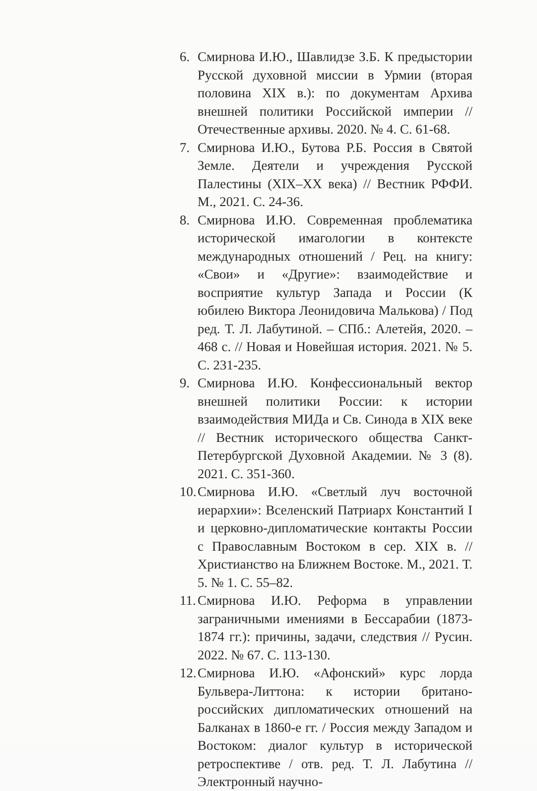6. Смирнова И.Ю., Шавлидзе З.Б. К предыстории Русской духовной миссии в Урмии (вторая половина XIX в.): по документам Архива внешней политики Российской империи // Отечественные архивы. 2020. № 4. С. 61-68.
7. Смирнова И.Ю., Бутова Р.Б. Россия в Святой Земле. Деятели и учреждения Русской Палестины (XIX–XX века) // Вестник РФФИ. М., 2021. С. 24-36.
8. Смирнова И.Ю. Современная проблематика исторической имагологии в контексте международных отношений / Рец. на книгу: «Свои» и «Другие»: взаимодействие и восприятие культур Запада и России (К юбилею Виктора Леонидовича Малькова) / Под ред. Т. Л. Лабутиной. – СПб.: Алетейя, 2020. – 468 с. // Новая и Новейшая история. 2021. № 5. С. 231-235.
9. Смирнова И.Ю. Конфессиональный вектор внешней политики России: к истории взаимодействия МИДа и Св. Синода в XIX веке // Вестник исторического общества Санкт-Петербургской Духовной Академии. № 3 (8). 2021. С. 351-360.
10.
Смирнова И.Ю. «Светлый луч восточной иерархии»: Вселенский Патриарх Константий I и церковно-дипломатические контакты России с Православным Востоком в сер. XIX в. // Христианство на Ближнем Востоке. М., 2021. Т. 5. № 1. С. 55–82.
11.
Смирнова И.Ю. Реформа в управлении заграничными имениями в Бессарабии (1873-1874 гг.): причины, задачи, следствия // Русин. 2022. № 67. С. 113-130.
12.
Смирнова И.Ю. «Афонский» курс лорда Бульвера-Литтона: к истории британо-российских дипломатических отношений на Балканах в 1860-е гг. / Россия между Западом и Востоком: диалог культур в исторической ретроспективе / отв. ред. Т. Л. Лабутина // Электронный научно-